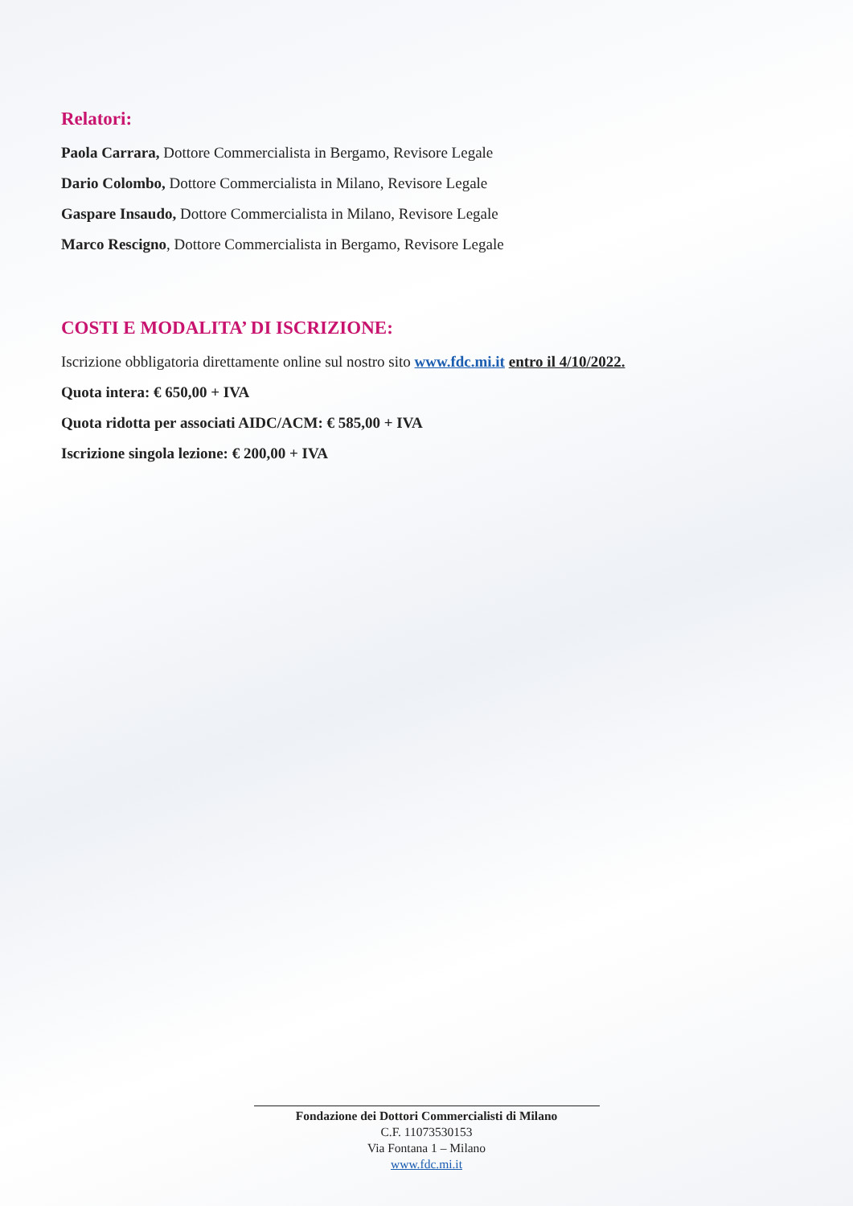Relatori:
Paola Carrara, Dottore Commercialista in Bergamo, Revisore Legale
Dario Colombo, Dottore Commercialista in Milano, Revisore Legale
Gaspare Insaudo, Dottore Commercialista in Milano, Revisore Legale
Marco Rescigno, Dottore Commercialista in Bergamo, Revisore Legale
COSTI E MODALITA’ DI ISCRIZIONE:
Iscrizione obbligatoria direttamente online sul nostro sito www.fdc.mi.it entro il 4/10/2022.
Quota intera: € 650,00 + IVA
Quota ridotta per associati AIDC/ACM: € 585,00 + IVA
Iscrizione singola lezione: € 200,00 + IVA
Fondazione dei Dottori Commercialisti di Milano
C.F. 11073530153
Via Fontana 1 – Milano
www.fdc.mi.it